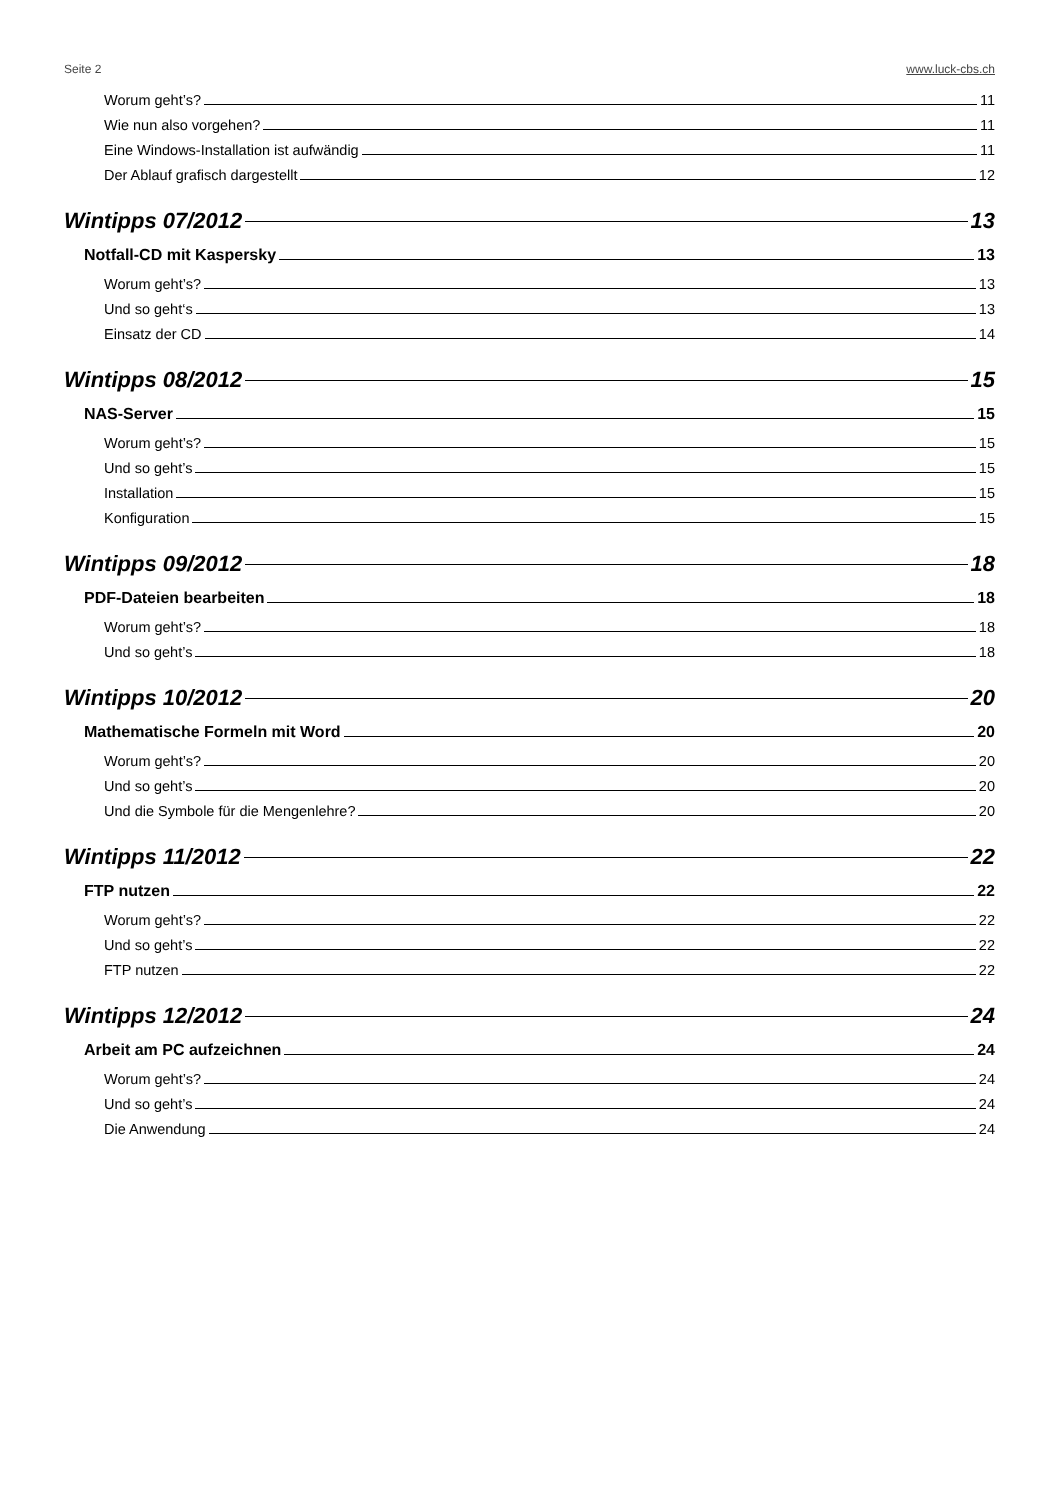Seite 2 www.luck-cbs.ch
Worum geht’s? 11
Wie nun also vorgehen? 11
Eine Windows-Installation ist aufwändig 11
Der Ablauf grafisch dargestellt 12
Wintipps 07/2012 13
Notfall-CD mit Kaspersky 13
Worum geht’s? 13
Und so geht‘s 13
Einsatz der CD 14
Wintipps 08/2012 15
NAS-Server 15
Worum geht’s? 15
Und so geht’s 15
Installation 15
Konfiguration 15
Wintipps 09/2012 18
PDF-Dateien bearbeiten 18
Worum geht’s? 18
Und so geht’s 18
Wintipps 10/2012 20
Mathematische Formeln mit Word 20
Worum geht’s? 20
Und so geht’s 20
Und die Symbole für die Mengenlehre? 20
Wintipps 11/2012 22
FTP nutzen 22
Worum geht’s? 22
Und so geht’s 22
FTP nutzen 22
Wintipps 12/2012 24
Arbeit am PC aufzeichnen 24
Worum geht’s? 24
Und so geht’s 24
Die Anwendung 24